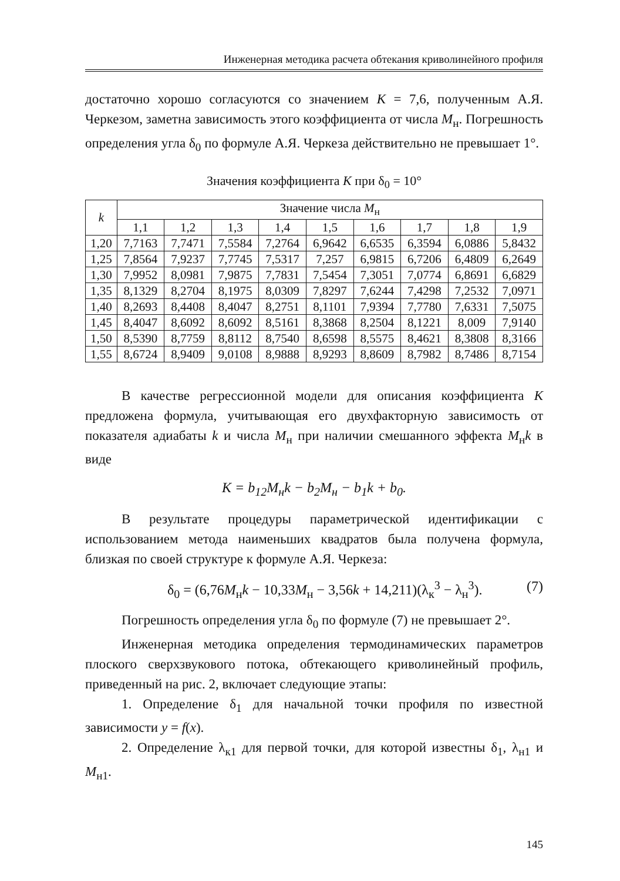Инженерная методика расчета обтекания криволинейного профиля
достаточно хорошо согласуются со значением K = 7,6, полученным А.Я. Черкезом, заметна зависимость этого коэффициента от числа M<sub>н</sub>. Погрешность определения угла δ<sub>0</sub> по формуле А.Я. Черкеза действительно не превышает 1°.
Значения коэффициента K при δ<sub>0</sub> = 10°
| k | Значение числа M<sub>н</sub> | | | | | | | | |
| --- | --- | --- | --- | --- | --- | --- | --- | --- | --- |
| | 1,1 | 1,2 | 1,3 | 1,4 | 1,5 | 1,6 | 1,7 | 1,8 | 1,9 |
| 1,20 | 7,7163 | 7,7471 | 7,5584 | 7,2764 | 6,9642 | 6,6535 | 6,3594 | 6,0886 | 5,8432 |
| 1,25 | 7,8564 | 7,9237 | 7,7745 | 7,5317 | 7,257 | 6,9815 | 6,7206 | 6,4809 | 6,2649 |
| 1,30 | 7,9952 | 8,0981 | 7,9875 | 7,7831 | 7,5454 | 7,3051 | 7,0774 | 6,8691 | 6,6829 |
| 1,35 | 8,1329 | 8,2704 | 8,1975 | 8,0309 | 7,8297 | 7,6244 | 7,4298 | 7,2532 | 7,0971 |
| 1,40 | 8,2693 | 8,4408 | 8,4047 | 8,2751 | 8,1101 | 7,9394 | 7,7780 | 7,6331 | 7,5075 |
| 1,45 | 8,4047 | 8,6092 | 8,6092 | 8,5161 | 8,3868 | 8,2504 | 8,1221 | 8,009 | 7,9140 |
| 1,50 | 8,5390 | 8,7759 | 8,8112 | 8,7540 | 8,6598 | 8,5575 | 8,4621 | 8,3808 | 8,3166 |
| 1,55 | 8,6724 | 8,9409 | 9,0108 | 8,9888 | 8,9293 | 8,8609 | 8,7982 | 8,7486 | 8,7154 |
В качестве регрессионной модели для описания коэффициента K предложена формула, учитывающая его двухфакторную зависимость от показателя адиабаты k и числа M<sub>н</sub> при наличии смешанного эффекта M<sub>н</sub>k в виде
K = b<sub>12</sub>M<sub>н</sub>k − b<sub>2</sub>M<sub>н</sub> − b<sub>1</sub>k + b<sub>0</sub>.
В результате процедуры параметрической идентификации с использованием метода наименьших квадратов была получена формула, близкая по своей структуре к формуле А.Я. Черкеза:
δ<sub>0</sub> = (6,76M<sub>н</sub>k − 10,33M<sub>н</sub> − 3,56k + 14,211)(λ<sub>к</sub><sup>3</sup> − λ<sub>н</sub><sup>3</sup>). (7)
Погрешность определения угла δ<sub>0</sub> по формуле (7) не превышает 2°.
Инженерная методика определения термодинамических параметров плоского сверхзвукового потока, обтекающего криволинейный профиль, приведенный на рис. 2, включает следующие этапы:
1. Определение δ<sub>1</sub> для начальной точки профиля по известной зависимости y = f(x).
2. Определение λ<sub>к1</sub> для первой точки, для которой известны δ<sub>1</sub>, λ<sub>н1</sub> и M<sub>н1</sub>.
145